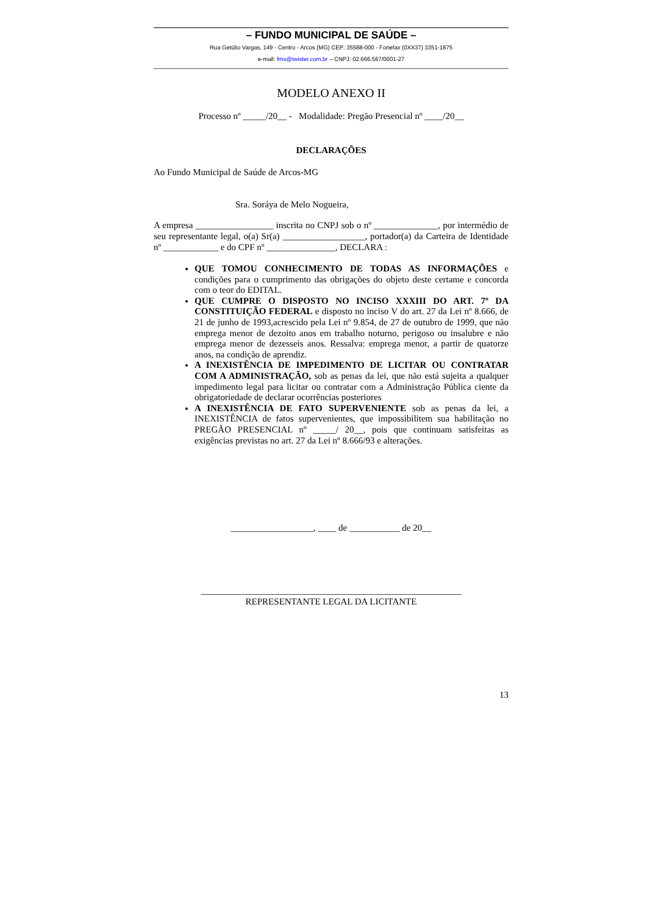– FUNDO MUNICIPAL DE SAÚDE –
Rua Getúlio Vargas, 149 - Centro - Arcos (MG) CEP: 35588-000 - Fonefax (0XX37) 3351-1875
e-mail: fms@twister.com.br – CNPJ: 02.666.567/0001-27
MODELO ANEXO II
Processo nº _____/20__ - Modalidade: Pregão Presencial nº ____/20__
DECLARAÇÕES
Ao Fundo Municipal de Saúde de Arcos-MG
Sra. Soráya de Melo Nogueira,
A empresa _________________ inscrita no CNPJ sob o nº ______________, por intermédio de seu representante legal, o(a) Sr(a) __________________, portador(a) da Carteira de Identidade nº ____________ e do CPF nº _______________, DECLARA :
QUE TOMOU CONHECIMENTO DE TODAS AS INFORMAÇÕES e condições para o cumprimento das obrigações do objeto deste certame e concorda com o teor do EDITAL.
QUE CUMPRE O DISPOSTO NO INCISO XXXIII DO ART. 7º DA CONSTITUIÇÃO FEDERAL e disposto no inciso V do art. 27 da Lei nº 8.666, de 21 de junho de 1993,acrescido pela Lei nº 9.854, de 27 de outubro de 1999, que não emprega menor de dezoito anos em trabalho noturno, perigoso ou insalubre e não emprega menor de dezesseis anos. Ressalva: emprega menor, a partir de quatorze anos, na condição de aprendiz.
A INEXISTÊNCIA DE IMPEDIMENTO DE LICITAR OU CONTRATAR COM A ADMINISTRAÇÃO, sob as penas da lei, que não está sujeita a qualquer impedimento legal para licitar ou contratar com a Administração Pública ciente da obrigatoriedade de declarar ocorrências posteriores
A INEXISTÊNCIA DE FATO SUPERVENIENTE sob as penas da lei, a INEXISTÊNCIA de fatos supervenientes, que impossibilitem sua habilitação no PREGÃO PRESENCIAL nº _____/ 20__, pois que continuam satisfeitas as exigências previstas no art. 27 da Lei nº 8.666/93 e alterações.
__________________, ____ de ___________ de 20__
_________________________________________________________
REPRESENTANTE LEGAL DA LICITANTE
13